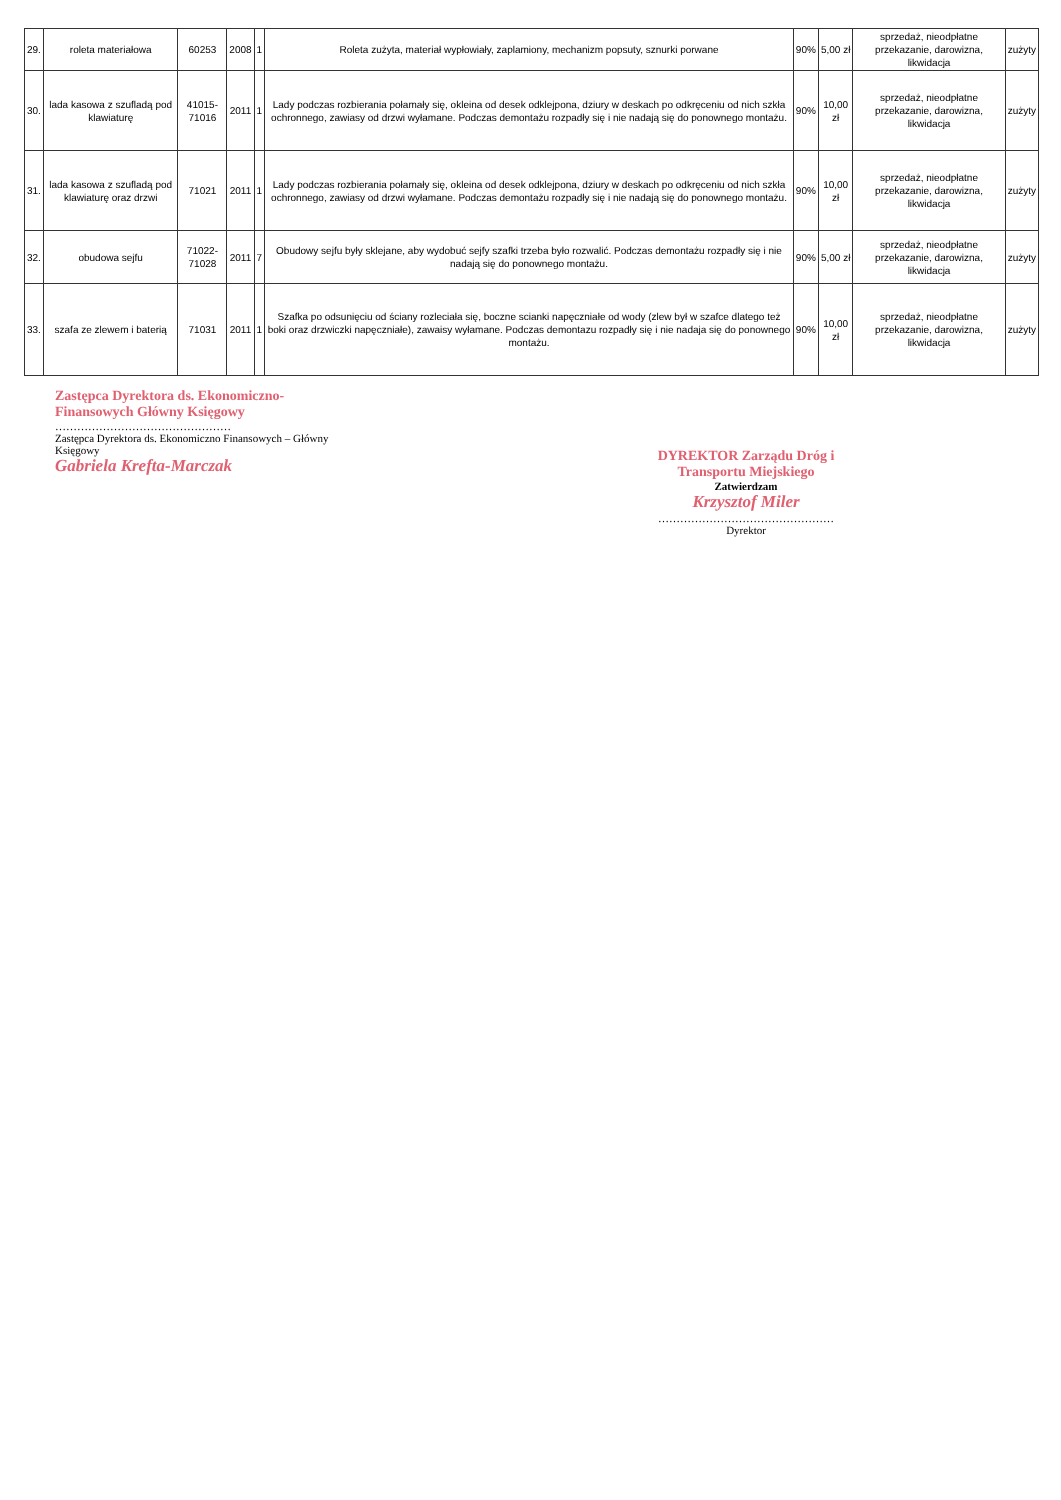| 29. | roleta materiałowa | 60253 | 2008 | 1 | Roleta zużyta, materiał wypłowiały, zaplamiony, mechanizm popsuty, sznurki porwane | 90% | 5,00 zł | sprzedaż, nieodpłatne przekazanie, darowizna, likwidacja | zużyty |
| 30. | lada kasowa z szufladą pod klawiaturę | 41015-71016 | 2011 | 1 | Lady podczas rozbierania połamały się, okleina od desek odklejpona, dziury w deskach po odkręceniu od nich szkła ochronnego, zawiasy od drzwi wyłamane. Podczas demontażu rozpadły się i nie nadają się do ponownego montażu. | 90% | 10,00 zł | sprzedaż, nieodpłatne przekazanie, darowizna, likwidacja | zużyty |
| 31. | lada kasowa z szufladą pod klawiaturę oraz drzwi | 71021 | 2011 | 1 | Lady podczas rozbierania połamały się, okleina od desek odklejpona, dziury w deskach po odkręceniu od nich szkła ochronnego, zawiasy od drzwi wyłamane. Podczas demontażu rozpadły się i nie nadają się do ponownego montażu. | 90% | 10,00 zł | sprzedaż, nieodpłatne przekazanie, darowizna, likwidacja | zużyty |
| 32. | obudowa sejfu | 71022-71028 | 2011 | 7 | Obudowy sejfu były sklejane, aby wydobuć sejfy szafki trzeba było rozwalić. Podczas demontażu rozpadły się i nie nadają się do ponownego montażu. | 90% | 5,00 zł | sprzedaż, nieodpłatne przekazanie, darowizna, likwidacja | zużyty |
| 33. | szafa ze zlewem i baterią | 71031 | 2011 | 1 | Szafka po odsunięciu od ściany rozleciała się, boczne scianki napęczniałe od wody (zlew był w szafce dlatego też boki oraz drzwiczki napęczniałe), zawaisy wyłamane. Podczas demontazu rozpadły się i nie nadaja się do ponownego montażu. | 90% | 10,00 zł | sprzedaż, nieodpłatne przekazanie, darowizna, likwidacja | zużyty |
Zastępca Dyrektora ds. Ekonomiczno-Finansowych Główny Księgowy
…………………………………………
Zastępca Dyrektora ds. Ekonomiczno Finansowych – Główny Księgowy
Gabriela Krefta-Marczak
DYREKTOR Zarządu Dróg i Transportu Miejskiego
Zatwierdzam
Krzysztof Miler
…………………………………………
Dyrektor